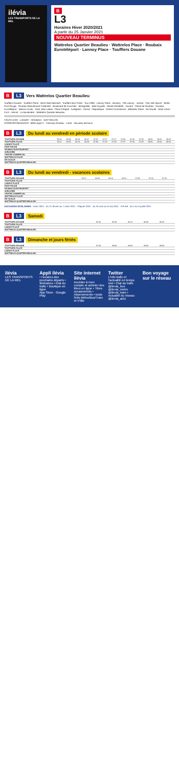ilévia
LES TRANSPORTS DE LA MEL
B
L3
Horaires Hiver 2020/2021
A partir du 25 Janvier 2021
NOUVEAU TERMINUS
Wattrelos Quartier Beaulieu · Wattrelos Place · Roubaix Eurotéléport · Lannoy Place · Toufflers Douane
B L3 Vers Wattrelos Quartier Beaulieu
Toufflers Douane · Toufflers Place · Mont Saint Bernard · Toufflers Bon Poste · Tour Eiffel · Lannoy Place · Bourbry · PM Lannoy · Justice · Parc des Sports · Motte · Pont Rouge · Roubaix Manufacture Fraternité · Boulevard de Fourmies · Montgolfier · Mail Guyade · Sainte Elisabeth · Dunant · Pierre de Roubaix · Roubaix Eurotéléport · Nations Unies · Gare Jean Lebas · Place Chaptal · Avelghem · Carnot · République · Centre Commercial · Wattrelos Place · De Gaulle · Saint Liévin · Foch · Herriot · La Boulenière · Wattrelos Quartier Beaulieu
TOUFFLERS · LANNOY · ROUBAIX · WATTRELOS
CORRESPONDANCES : Métro ligne 2 · Tramway Roubaix · Liane · Nouveau terminus
B L3 Du lundi au vendredi en période scolaire
| TOUFFLERS DOUANE | 05:20 | 05:49 | 06:13 | 06:47 | 07:07 | 07:17 | 07:27 | 07:36 | 07:45 | 07:55 | 08:05 | 08:15 | 08:25 |
| TOUFFLERS PLACE | 05:21 | 05:50 | 06:14 | 06:48 | 07:08 | 07:18 | 07:28 | 07:37 | 07:46 | 07:56 | 08:06 | 08:16 | 08:26 |
| LANNOY PLACE | | | | | | | | | | | | | |
| PONT ROUGE | | | | | | | | | | | | | |
| ROUBAIX EUROTELEPORT | | | | | | | | | | | | | |
| AVELGHEM | | | | | | | | | | | | | |
| CENTRE COMMERCIAL | | | | | | | | | | | | | |
| WATTRELOS PLACE | | | | | | | | | | | | | |
| DE GAULLE | | | | | | | | | | | | | |
| WATTRELOS QUARTIER BEAULIEU | | | | | | | | | | | | | |
B L3 Du lundi au vendredi - vacances scolaires
| TOUFFLERS DOUANE | 05:17 | 05:50 | 06:23 | 06:51 | 07:08 | 07:19 | 07:26 |
| TOUFFLERS PLACE | | | | | | | |
| LANNOY PLACE | | | | | | | |
| PONT ROUGE | | | | | | | |
| ROUBAIX EUROTELEPORT | | | | | | | |
| AVELGHEM | | | | | | | |
| CENTRE COMMERCIAL | | | | | | | |
| WATTRELOS PLACE | | | | | | | |
| DE GAULLE | | | | | | | |
| WATTRELOS QUARTIER BEAULIEU | | | | | | | |
VACANCES SCOLAIRES : Hiver 2021 : du 21 février au 7 mars 2021 Pâques 2021 : du 25 avril au 9 mai 2021 Pré été : du 5 au 9 juillet 2021
B L3 Samedi
| TOUFFLERS DOUANE | 05:20 | 05:59 | 06:15 | 06:30 | 06:45 |
| TOUFFLERS PLACE | | | | | |
| LANNOY PLACE | | | | | |
| WATTRELOS QUARTIER BEAULIEU | | | | | |
B L3 Dimanche et jours fériés
| TOUFFLERS DOUANE | 07:30 | 08:00 | 08:30 | 09:00 | 09:30 |
| TOUFFLERS PLACE | | | | | |
| LANNOY PLACE | | | | | |
| WATTRELOS QUARTIER BEAULIEU | | | | | |
ilévia
LES TRANSPORTS DE LA MEL
Appli ilévia
• Horaires des prochains départs • Itinéraires • État du trafic • Boutique en ligne
App Store · Google Play
Site internet ilévia
Accéder à mon compte et acheter des titres en ligne • Titres occasionnels • Abonnements • toute l'info Métro/Bus/Tram et V'lille
Twitter
L'info trafic et l'actualité en temps réel • État du trafic @ilevia_bus @ilevia_metro @ilevia_tram • Actualité du réseau @ilevia_actu
Bon voyage sur le réseau